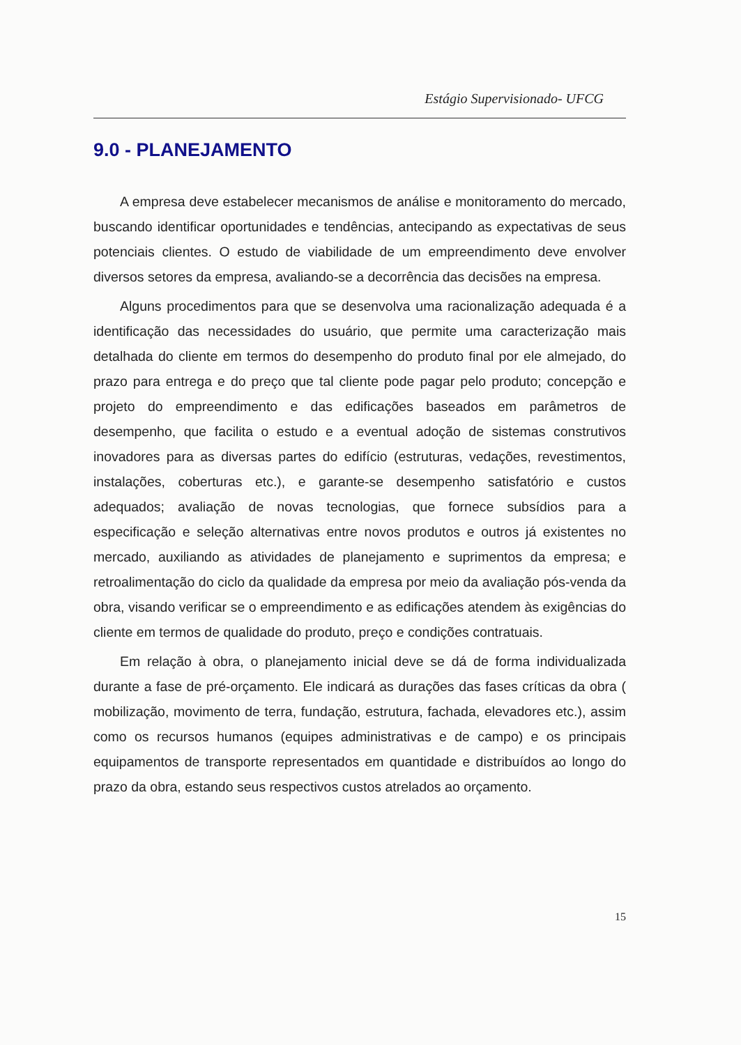Estágio Supervisionado- UFCG
9.0 - PLANEJAMENTO
A empresa deve estabelecer mecanismos de análise e monitoramento do mercado, buscando identificar oportunidades e tendências, antecipando as expectativas de seus potenciais clientes. O estudo de viabilidade de um empreendimento deve envolver diversos setores da empresa, avaliando-se a decorrência das decisões na empresa.
Alguns procedimentos para que se desenvolva uma racionalização adequada é a identificação das necessidades do usuário, que permite uma caracterização mais detalhada do cliente em termos do desempenho do produto final por ele almejado, do prazo para entrega e do preço que tal cliente pode pagar pelo produto; concepção e projeto do empreendimento e das edificações baseados em parâmetros de desempenho, que facilita o estudo e a eventual adoção de sistemas construtivos inovadores para as diversas partes do edifício (estruturas, vedações, revestimentos, instalações, coberturas etc.), e garante-se desempenho satisfatório e custos adequados; avaliação de novas tecnologias, que fornece subsídios para a especificação e seleção alternativas entre novos produtos e outros já existentes no mercado, auxiliando as atividades de planejamento e suprimentos da empresa; e retroalimentação do ciclo da qualidade da empresa por meio da avaliação pós-venda da obra, visando verificar se o empreendimento e as edificações atendem às exigências do cliente em termos de qualidade do produto, preço e condições contratuais.
Em relação à obra, o planejamento inicial deve se dá de forma individualizada durante a fase de pré-orçamento. Ele indicará as durações das fases críticas da obra ( mobilização, movimento de terra, fundação, estrutura, fachada, elevadores etc.), assim como os recursos humanos (equipes administrativas e de campo) e os principais equipamentos de transporte representados em quantidade e distribuídos ao longo do prazo da obra, estando seus respectivos custos atrelados ao orçamento.
15